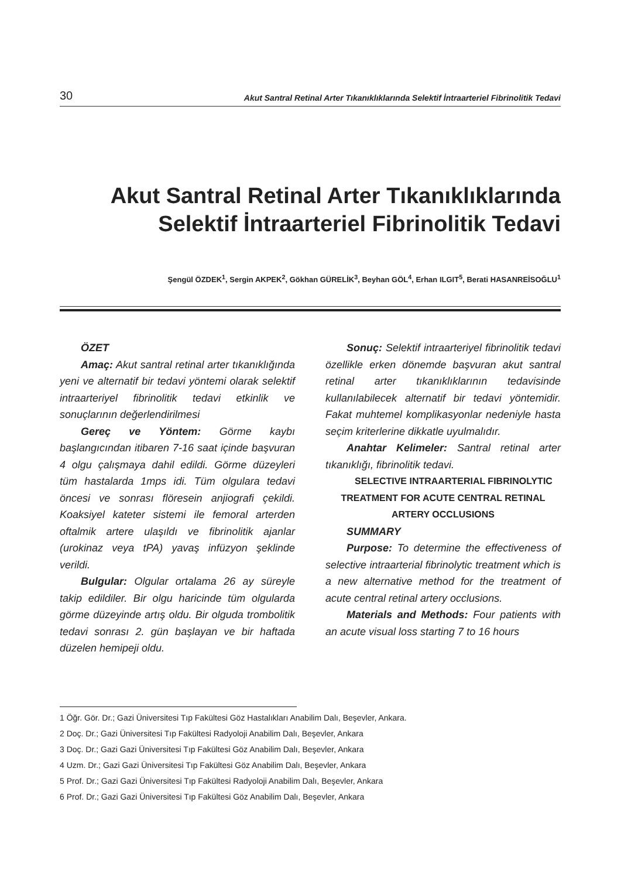30 Akut Santral Retinal Arter Tıkanıklıklarında Selektif İntraarteriel Fibrinolitik Tedavi
Akut Santral Retinal Arter Tıkanıklıklarında
Selektif İntraarteriel Fibrinolitik Tedavi
Şengül ÖZDEK<sup>1</sup>, Sergin AKPEK<sup>2</sup>, Gökhan GÜRELİK<sup>3</sup>, Beyhan GÖL<sup>4</sup>, Erhan ILGIT<sup>5</sup>, Berati HASANREİSOĞLU<sup>1</sup>
ÖZET
Amaç: Akut santral retinal arter tıkanıklığında yeni ve alternatif bir tedavi yöntemi olarak selektif intraarteriyel fibrinolitik tedavi etkinlik ve sonuçlarının değerlendirilmesi
Gereç ve Yöntem: Görme kaybı başlangıcından itibaren 7-16 saat içinde başvuran 4 olgu çalışmaya dahil edildi. Görme düzeyleri tüm hastalarda 1mps idi. Tüm olgulara tedavi öncesi ve sonrası flöresein anjiografi çekildi. Koaksiyel kateter sistemi ile femoral arterden oftalmik artere ulaşıldı ve fibrinolitik ajanlar (urokinaz veya tPA) yavaş infüzyon şeklinde verildi.
Bulgular: Olgular ortalama 26 ay süreyle takip edildiler. Bir olgu haricinde tüm olgularda görme düzeyinde artış oldu. Bir olguda trombolitik tedavi sonrası 2. gün başlayan ve bir haftada düzelen hemipeji oldu.
Sonuç: Selektif intraarteriyel fibrinolitik tedavi özellikle erken dönemde başvuran akut santral retinal arter tıkanıklıklarının tedavisinde kullanılabilecek alternatif bir tedavi yöntemidir. Fakat muhtemel komplikasyonlar nedeniyle hasta seçim kriterlerine dikkatle uyulmalıdır.
Anahtar Kelimeler: Santral retinal arter tıkanıklığı, fibrinolitik tedavi.
SELECTIVE INTRAARTERIAL FIBRINOLYTIC TREATMENT FOR ACUTE CENTRAL RETINAL ARTERY OCCLUSIONS
SUMMARY
Purpose: To determine the effectiveness of selective intraarterial fibrinolytic treatment which is a new alternative method for the treatment of acute central retinal artery occlusions.
Materials and Methods: Four patients with an acute visual loss starting 7 to 16 hours
1 Öğr. Gör. Dr.; Gazi Üniversitesi Tıp Fakültesi Göz Hastalıkları Anabilim Dalı, Beşevler, Ankara.
2 Doç. Dr.; Gazi Üniversitesi Tıp Fakültesi Radyoloji Anabilim Dalı, Beşevler, Ankara
3 Doç. Dr.; Gazi Gazi Üniversitesi Tıp Fakültesi Göz Anabilim Dalı, Beşevler, Ankara
4 Uzm. Dr.; Gazi Gazi Üniversitesi Tıp Fakültesi Göz Anabilim Dalı, Beşevler, Ankara
5 Prof. Dr.; Gazi Gazi Üniversitesi Tıp Fakültesi Radyoloji Anabilim Dalı, Beşevler, Ankara
6 Prof. Dr.; Gazi Gazi Üniversitesi Tıp Fakültesi Göz Anabilim Dalı, Beşevler, Ankara